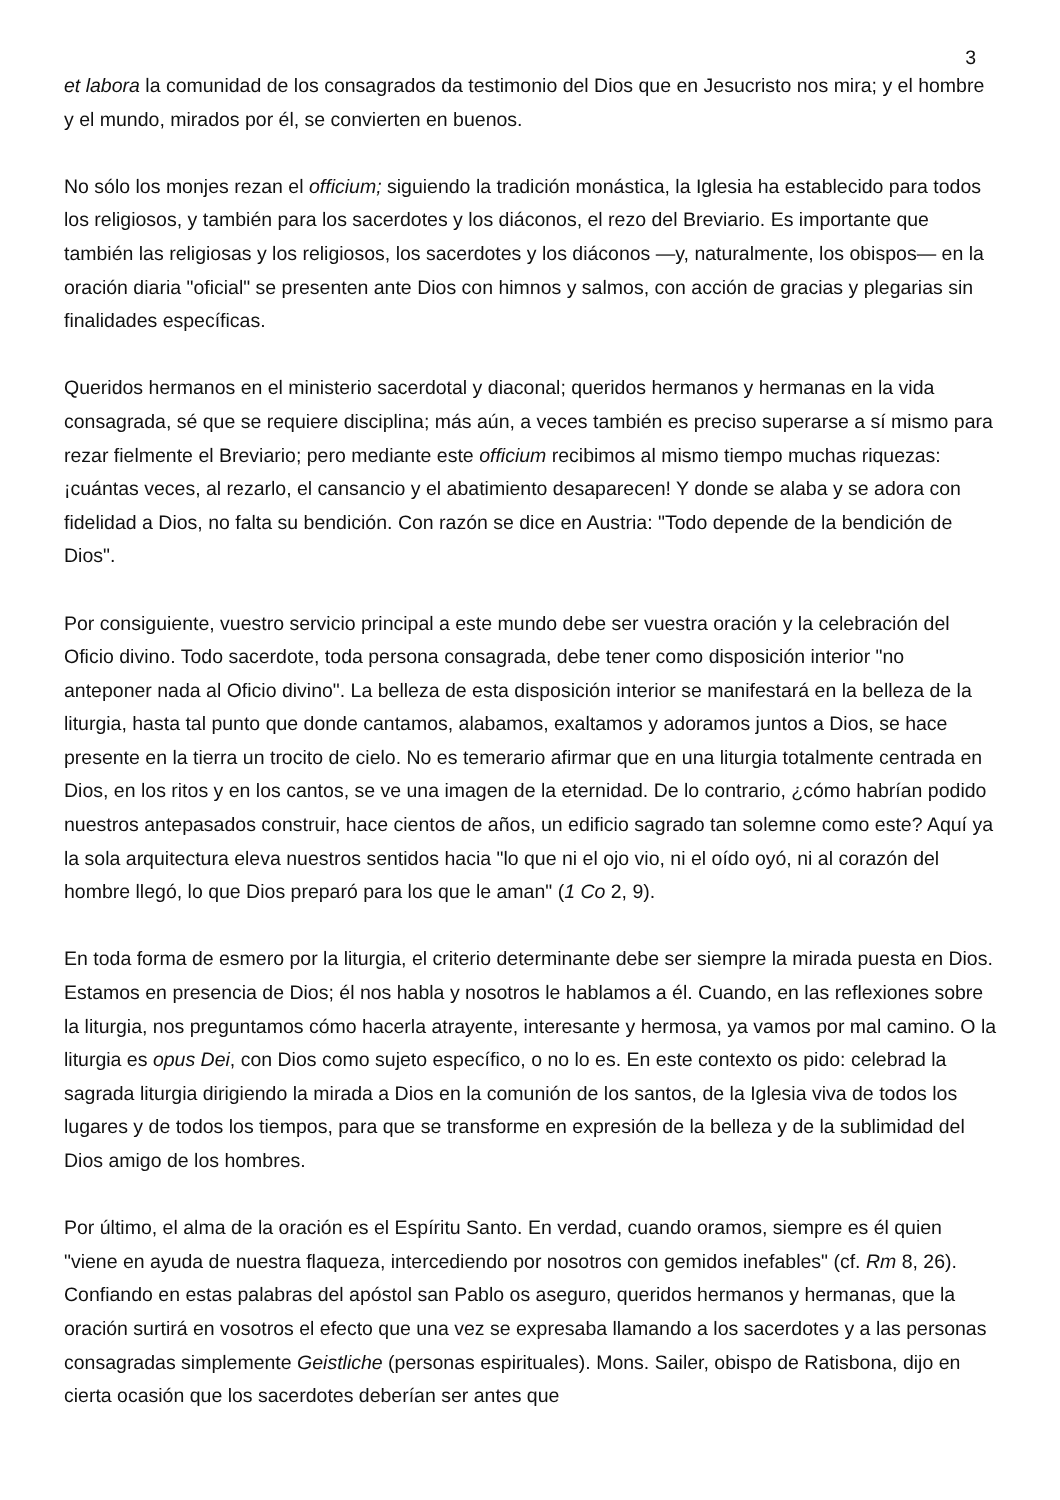3
et labora la comunidad de los consagrados da testimonio del Dios que en Jesucristo nos mira; y el hombre y el mundo, mirados por él, se convierten en buenos.
No sólo los monjes rezan el officium; siguiendo la tradición monástica, la Iglesia ha establecido para todos los religiosos, y también para los sacerdotes y los diáconos, el rezo del Breviario. Es importante que también las religiosas y los religiosos, los sacerdotes y los diáconos —y, naturalmente, los obispos— en la oración diaria "oficial" se presenten ante Dios con himnos y salmos, con acción de gracias y plegarias sin finalidades específicas.
Queridos hermanos en el ministerio sacerdotal y diaconal; queridos hermanos y hermanas en la vida consagrada, sé que se requiere disciplina; más aún, a veces también es preciso superarse a sí mismo para rezar fielmente el Breviario; pero mediante este officium recibimos al mismo tiempo muchas riquezas: ¡cuántas veces, al rezarlo, el cansancio y el abatimiento desaparecen! Y donde se alaba y se adora con fidelidad a Dios, no falta su bendición. Con razón se dice en Austria: "Todo depende de la bendición de Dios".
Por consiguiente, vuestro servicio principal a este mundo debe ser vuestra oración y la celebración del Oficio divino. Todo sacerdote, toda persona consagrada, debe tener como disposición interior "no anteponer nada al Oficio divino". La belleza de esta disposición interior se manifestará en la belleza de la liturgia, hasta tal punto que donde cantamos, alabamos, exaltamos y adoramos juntos a Dios, se hace presente en la tierra un trocito de cielo. No es temerario afirmar que en una liturgia totalmente centrada en Dios, en los ritos y en los cantos, se ve una imagen de la eternidad. De lo contrario, ¿cómo habrían podido nuestros antepasados construir, hace cientos de años, un edificio sagrado tan solemne como este? Aquí ya la sola arquitectura eleva nuestros sentidos hacia "lo que ni el ojo vio, ni el oído oyó, ni al corazón del hombre llegó, lo que Dios preparó para los que le aman" (1 Co 2, 9).
En toda forma de esmero por la liturgia, el criterio determinante debe ser siempre la mirada puesta en Dios. Estamos en presencia de Dios; él nos habla y nosotros le hablamos a él. Cuando, en las reflexiones sobre la liturgia, nos preguntamos cómo hacerla atrayente, interesante y hermosa, ya vamos por mal camino. O la liturgia es opus Dei, con Dios como sujeto específico, o no lo es. En este contexto os pido: celebrad la sagrada liturgia dirigiendo la mirada a Dios en la comunión de los santos, de la Iglesia viva de todos los lugares y de todos los tiempos, para que se transforme en expresión de la belleza y de la sublimidad del Dios amigo de los hombres.
Por último, el alma de la oración es el Espíritu Santo. En verdad, cuando oramos, siempre es él quien "viene en ayuda de nuestra flaqueza, intercediendo por nosotros con gemidos inefables" (cf. Rm 8, 26). Confiando en estas palabras del apóstol san Pablo os aseguro, queridos hermanos y hermanas, que la oración surtirá en vosotros el efecto que una vez se expresaba llamando a los sacerdotes y a las personas consagradas simplemente Geistliche (personas espirituales). Mons. Sailer, obispo de Ratisbona, dijo en cierta ocasión que los sacerdotes deberían ser antes que